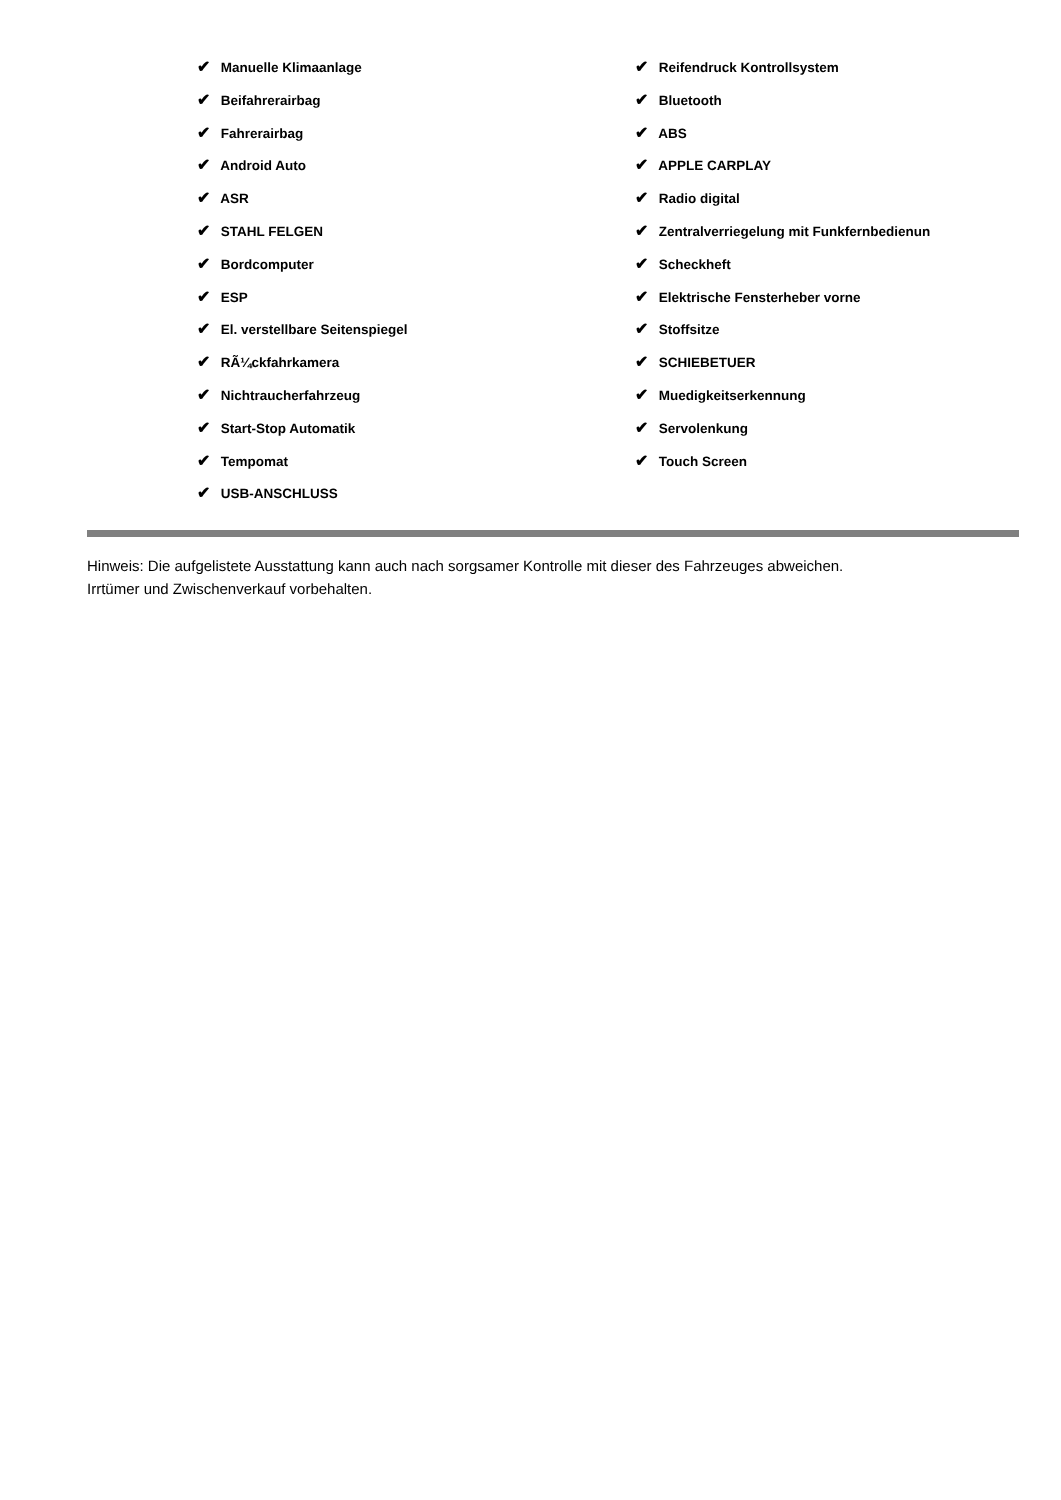✔ Manuelle Klimaanlage
✔ Beifahrerairbag
✔ Fahrerairbag
✔ Android Auto
✔ ASR
✔ STAHL FELGEN
✔ Bordcomputer
✔ ESP
✔ El. verstellbare Seitenspiegel
✔ RÃ¼ckfahrkamera
✔ Nichtraucherfahrzeug
✔ Start-Stop Automatik
✔ Tempomat
✔ USB-ANSCHLUSS
✔ Reifendruck Kontrollsystem
✔ Bluetooth
✔ ABS
✔ APPLE CARPLAY
✔ Radio digital
✔ Zentralverriegelung mit Funkfernbedienun
✔ Scheckheft
✔ Elektrische Fensterheber vorne
✔ Stoffsitze
✔ SCHIEBETUER
✔ Muedigkeitserkennung
✔ Servolenkung
✔ Touch Screen
Hinweis: Die aufgelistete Ausstattung kann auch nach sorgsamer Kontrolle mit dieser des Fahrzeuges abweichen. Irrtümer und Zwischenverkauf vorbehalten.